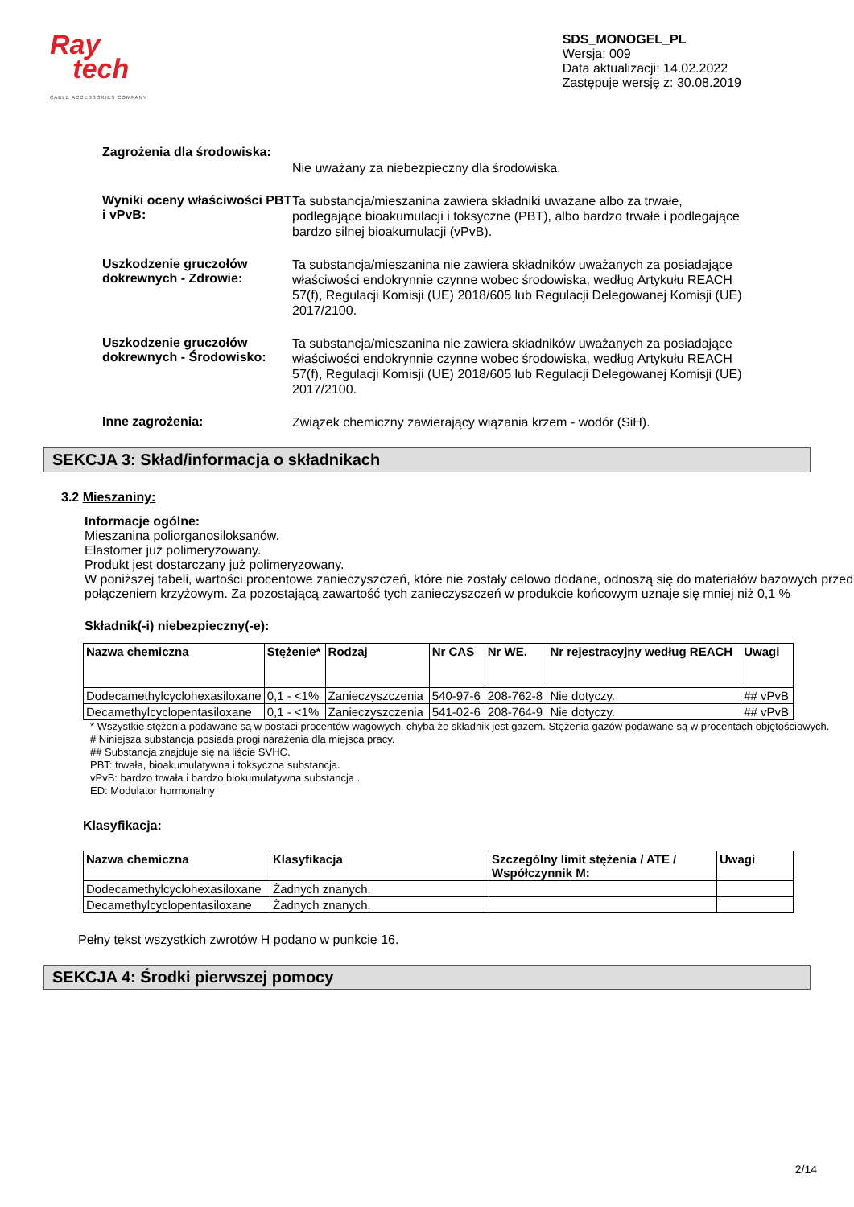Ray
tech
CABLE ACCESSORIES COMPANY
SDS_MONOGEL_PL
Wersja: 009
Data aktualizacji: 14.02.2022
Zastępuje wersję z: 30.08.2019
Zagrożenia dla środowiska:
Nie uważany za niebezpieczny dla środowiska.
Wyniki oceny właściwości PBT i vPvB:
Ta substancja/mieszanina zawiera składniki uważane albo za trwałe, podlegające bioakumulacji i toksyczne (PBT), albo bardzo trwałe i podlegające bardzo silnej bioakumulacji (vPvB).
Uszkodzenie gruczołów dokrewnych - Zdrowie:
Ta substancja/mieszanina nie zawiera składników uważanych za posiadające właściwości endokrynnie czynne wobec środowiska, według Artykułu REACH 57(f), Regulacji Komisji (UE) 2018/605 lub Regulacji Delegowanej Komisji (UE) 2017/2100.
Uszkodzenie gruczołów dokrewnych - Środowisko:
Ta substancja/mieszanina nie zawiera składników uważanych za posiadające właściwości endokrynnie czynne wobec środowiska, według Artykułu REACH 57(f), Regulacji Komisji (UE) 2018/605 lub Regulacji Delegowanej Komisji (UE) 2017/2100.
Inne zagrożenia:
Związek chemiczny zawierający wiązania krzem - wodór (SiH).
SEKCJA 3: Skład/informacja o składnikach
3.2 Mieszaniny:
Informacje ogólne:
Mieszanina poliorganosiloksanów.
Elastomer już polimeryzowany.
Produkt jest dostarczany już polimeryzowany.
W poniższej tabeli, wartości procentowe zanieczyszczeń, które nie zostały celowo dodane, odnoszą się do materiałów bazowych przed połączeniem krzyżowym. Za pozostającą zawartość tych zanieczyszczeń w produkcie końcowym uznaje się mniej niż 0,1 %
Składnik(-i) niebezpieczny(-e):
| Nazwa chemiczna | Stężenie* | Rodzaj | Nr CAS | Nr WE. | Nr rejestracyjny według REACH | Uwagi |
| --- | --- | --- | --- | --- | --- | --- |
| Dodecamethylcyclohexasiloxane | 0,1 - <1% | Zanieczyszczenia | 540-97-6 | 208-762-8 | Nie dotyczy. | ## vPvB |
| Decamethylcyclopentasiloxane | 0,1 - <1% | Zanieczyszczenia | 541-02-6 | 208-764-9 | Nie dotyczy. | ## vPvB |
* Wszystkie stężenia podawane są w postaci procentów wagowych, chyba że składnik jest gazem. Stężenia gazów podawane są w procentach objętościowych.
# Niniejsza substancja posiada progi narażenia dla miejsca pracy.
## Substancja znajduje się na liście SVHC.
PBT: trwała, bioakumulatywna i toksyczna substancja.
vPvB: bardzo trwała i bardzo biokumulatywna substancja .
ED: Modulator hormonalny
Klasyfikacja:
| Nazwa chemiczna | Klasyfikacja | Szczególny limit stężenia / ATE / Współczynnik M: | Uwagi |
| --- | --- | --- | --- |
| Dodecamethylcyclohexasiloxane | Żadnych znanych. | | |
| Decamethylcyclopentasiloxane | Żadnych znanych. | | |
Pełny tekst wszystkich zwrotów H podano w punkcie 16.
SEKCJA 4: Środki pierwszej pomocy
2/14